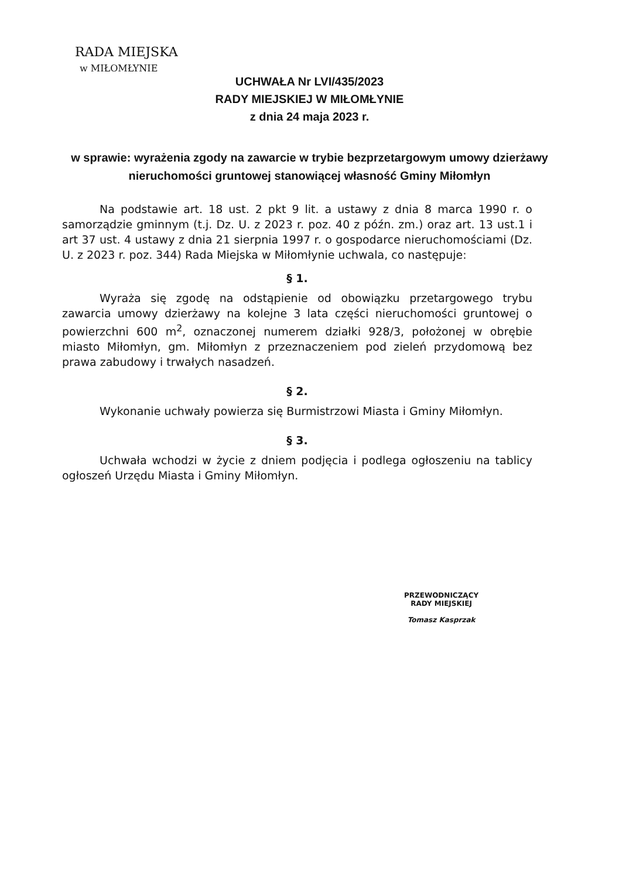RADA MIEJSKA
w MIŁOMŁYNIE
UCHWAŁA Nr LVI/435/2023
RADY MIEJSKIEJ W MIŁOMŁYNIE
z dnia 24 maja 2023 r.
w sprawie: wyrażenia zgody na zawarcie w trybie bezprzetargowym umowy dzierżawy nieruchomości gruntowej stanowiącej własność Gminy Miłomłyn
Na podstawie art. 18 ust. 2 pkt 9 lit. a ustawy z dnia 8 marca 1990 r. o samorządzie gminnym (t.j. Dz. U. z 2023 r. poz. 40 z późn. zm.) oraz art. 13 ust.1 i art 37 ust. 4 ustawy z dnia 21 sierpnia 1997 r. o gospodarce nieruchomościami (Dz. U. z 2023 r. poz. 344) Rada Miejska w Miłomłynie uchwala, co następuje:
§ 1.
Wyraża się zgodę na odstąpienie od obowiązku przetargowego trybu zawarcia umowy dzierżawy na kolejne 3 lata części nieruchomości gruntowej o powierzchni 600 m<sup>2</sup>, oznaczonej numerem działki 928/3, położonej w obrębie miasto Miłomłyn, gm. Miłomłyn z przeznaczeniem pod zieleń przydomową bez prawa zabudowy i trwałych nasadzeń.
§ 2.
Wykonanie uchwały powierza się Burmistrzowi Miasta i Gminy Miłomłyn.
§ 3.
Uchwała wchodzi w życie z dniem podjęcia i podlega ogłoszeniu na tablicy ogłoszeń Urzędu Miasta i Gminy Miłomłyn.
PRZEWODNICZĄCY
RADY MIEJSKIEJ
Tomasz Kasprzak